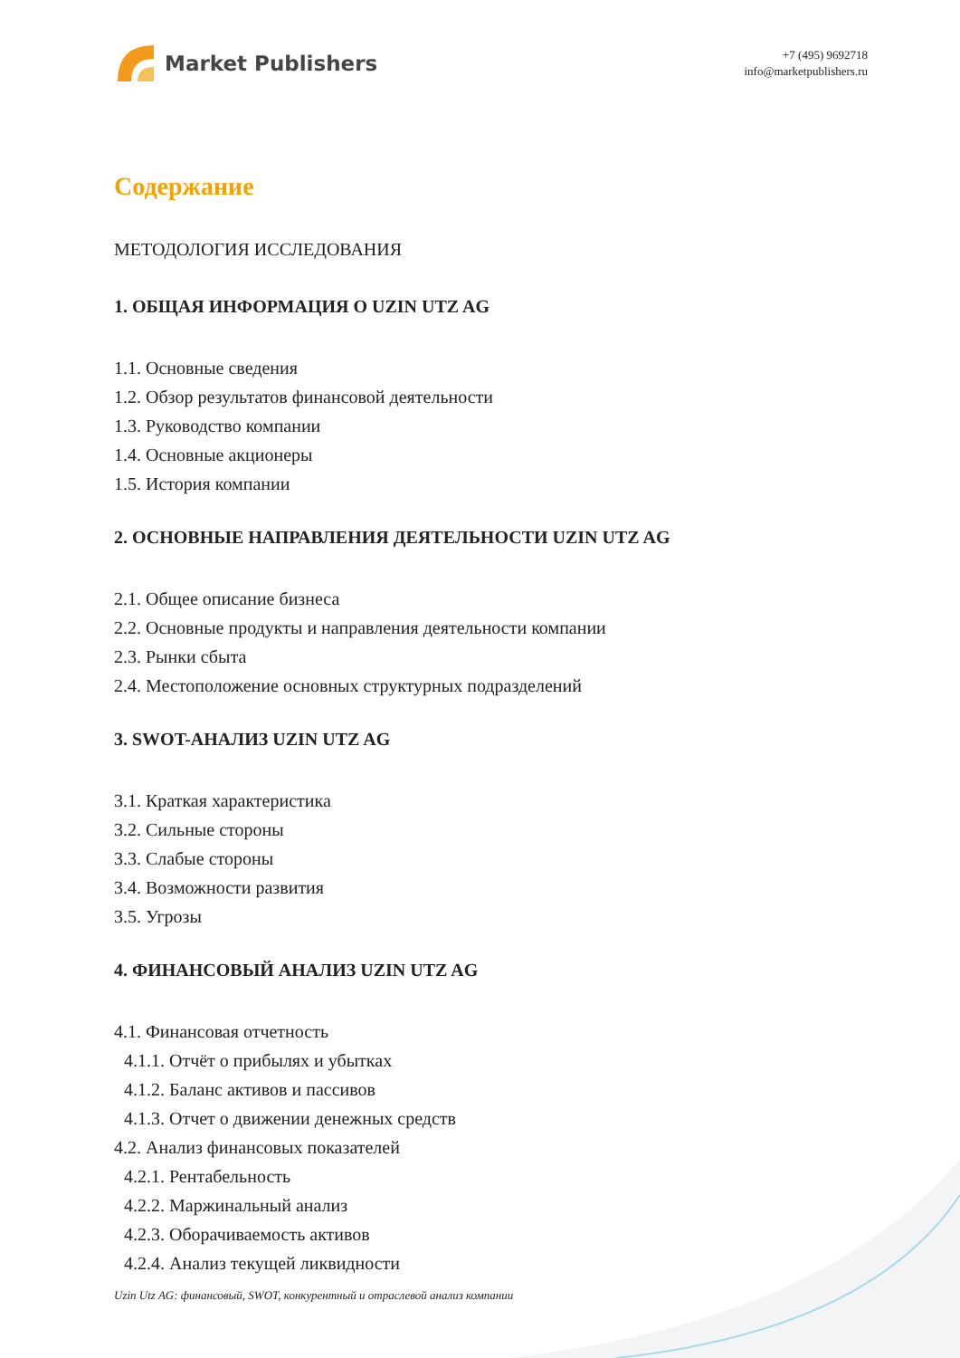Market Publishers
+7 (495) 9692718
info@marketpublishers.ru
Содержание
МЕТОДОЛОГИЯ ИССЛЕДОВАНИЯ
1. ОБЩАЯ ИНФОРМАЦИЯ О UZIN UTZ AG
1.1. Основные сведения
1.2. Обзор результатов финансовой деятельности
1.3. Руководство компании
1.4. Основные акционеры
1.5. История компании
2. ОСНОВНЫЕ НАПРАВЛЕНИЯ ДЕЯТЕЛЬНОСТИ UZIN UTZ AG
2.1. Общее описание бизнеса
2.2. Основные продукты и направления деятельности компании
2.3. Рынки сбыта
2.4. Местоположение основных структурных подразделений
3. SWOT-АНАЛИЗ UZIN UTZ AG
3.1. Краткая характеристика
3.2. Сильные стороны
3.3. Слабые стороны
3.4. Возможности развития
3.5. Угрозы
4. ФИНАНСОВЫЙ АНАЛИЗ UZIN UTZ AG
4.1. Финансовая отчетность
4.1.1. Отчёт о прибылях и убытках
4.1.2. Баланс активов и пассивов
4.1.3. Отчет о движении денежных средств
4.2. Анализ финансовых показателей
4.2.1. Рентабельность
4.2.2. Маржинальный анализ
4.2.3. Оборачиваемость активов
4.2.4. Анализ текущей ликвидности
Uzin Utz AG: финансовый, SWOT, конкурентный и отраслевой анализ компании